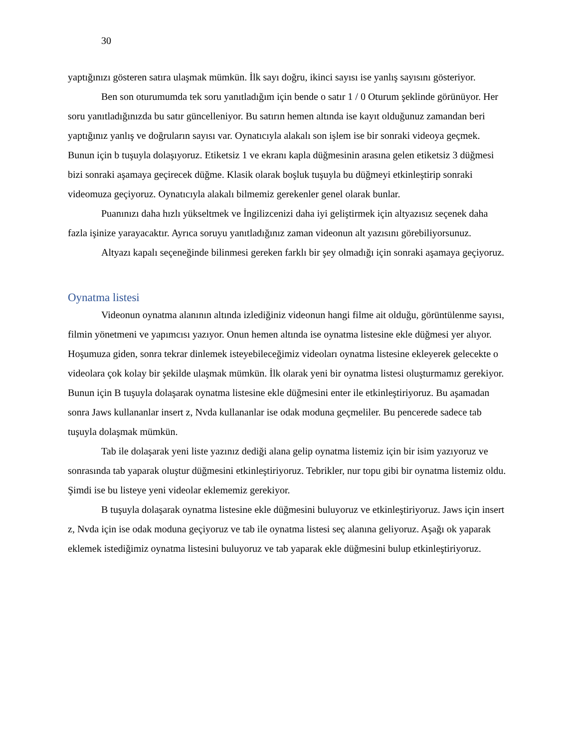30
yaptığınızı gösteren satıra ulaşmak mümkün. İlk sayı doğru, ikinci sayısı ise yanlış sayısını gösteriyor.
Ben son oturumumda tek soru yanıtladığım için bende o satır 1 / 0 Oturum şeklinde görünüyor. Her soru yanıtladığınızda bu satır güncelleniyor. Bu satırın hemen altında ise kayıt olduğunuz zamandan beri yaptığınız yanlış ve doğruların sayısı var. Oynatıcıyla alakalı son işlem ise bir sonraki videoya geçmek. Bunun için b tuşuyla dolaşıyoruz. Etiketsiz 1 ve ekranı kapla düğmesinin arasına gelen etiketsiz 3 düğmesi bizi sonraki aşamaya geçirecek düğme. Klasik olarak boşluk tuşuyla bu düğmeyi etkinleştirip sonraki videomuza geçiyoruz. Oynatıcıyla alakalı bilmemiz gerekenler genel olarak bunlar.
Puanınızı daha hızlı yükseltmek ve İngilizcenizi daha iyi geliştirmek için altyazısız seçenek daha fazla işinize yarayacaktır. Ayrıca soruyu yanıtladığınız zaman videonun alt yazısını görebiliyorsunuz.
Altyazı kapalı seçeneğinde bilinmesi gereken farklı bir şey olmadığı için sonraki aşamaya geçiyoruz.
Oynatma listesi
Videonun oynatma alanının altında izlediğiniz videonun hangi filme ait olduğu, görüntülenme sayısı, filmin yönetmeni ve yapımcısı yazıyor. Onun hemen altında ise oynatma listesine ekle düğmesi yer alıyor. Hoşumuza giden, sonra tekrar dinlemek isteyebileceğimiz videoları oynatma listesine ekleyerek gelecekte o videolara çok kolay bir şekilde ulaşmak mümkün. İlk olarak yeni bir oynatma listesi oluşturmamız gerekiyor. Bunun için B tuşuyla dolaşarak oynatma listesine ekle düğmesini enter ile etkinleştiriyoruz. Bu aşamadan sonra Jaws kullananlar insert z, Nvda kullananlar ise odak moduna geçmeliler. Bu pencerede sadece tab tuşuyla dolaşmak mümkün.
Tab ile dolaşarak yeni liste yazınız dediği alana gelip oynatma listemiz için bir isim yazıyoruz ve sonrasında tab yaparak oluştur düğmesini etkinleştiriyoruz. Tebrikler, nur topu gibi bir oynatma listemiz oldu. Şimdi ise bu listeye yeni videolar eklememiz gerekiyor.
B tuşuyla dolaşarak oynatma listesine ekle düğmesini buluyoruz ve etkinleştiriyoruz. Jaws için insert z, Nvda için ise odak moduna geçiyoruz ve tab ile oynatma listesi seç alanına geliyoruz. Aşağı ok yaparak eklemek istediğimiz oynatma listesini buluyoruz ve tab yaparak ekle düğmesini bulup etkinleştiriyoruz.